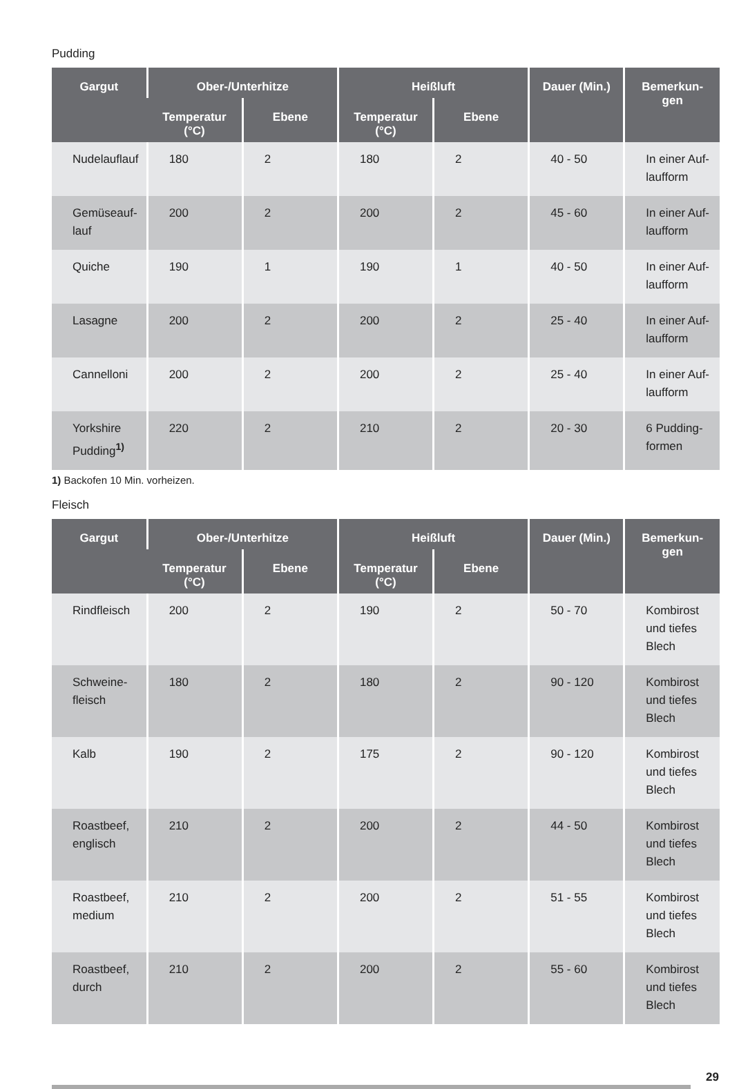Pudding
| Gargut | Ober-/Unterhitze | | Heißluft | | Dauer (Min.) | Bemerkun- gen |
| --- | --- | --- | --- | --- | --- | --- |
| | Temperatur (°C) | Ebene | Temperatur (°C) | Ebene | | |
| Nudelauflauf | 180 | 2 | 180 | 2 | 40 - 50 | In einer Auf- laufform |
| Gemüseauf- lauf | 200 | 2 | 200 | 2 | 45 - 60 | In einer Auf- laufform |
| Quiche | 190 | 1 | 190 | 1 | 40 - 50 | In einer Auf- laufform |
| Lasagne | 200 | 2 | 200 | 2 | 25 - 40 | In einer Auf- laufform |
| Cannelloni | 200 | 2 | 200 | 2 | 25 - 40 | In einer Auf- laufform |
| Yorkshire Pudding<sup>1)</sup> | 220 | 2 | 210 | 2 | 20 - 30 | 6 Pudding- formen |
1) Backofen 10 Min. vorheizen.
Fleisch
| Gargut | Ober-/Unterhitze | | Heißluft | | Dauer (Min.) | Bemerkun- gen |
| --- | --- | --- | --- | --- | --- | --- |
| | Temperatur (°C) | Ebene | Temperatur (°C) | Ebene | | |
| Rindfleisch | 200 | 2 | 190 | 2 | 50 - 70 | Kombirost und tiefes Blech |
| Schweine- fleisch | 180 | 2 | 180 | 2 | 90 - 120 | Kombirost und tiefes Blech |
| Kalb | 190 | 2 | 175 | 2 | 90 - 120 | Kombirost und tiefes Blech |
| Roastbeef, englisch | 210 | 2 | 200 | 2 | 44 - 50 | Kombirost und tiefes Blech |
| Roastbeef, medium | 210 | 2 | 200 | 2 | 51 - 55 | Kombirost und tiefes Blech |
| Roastbeef, durch | 210 | 2 | 200 | 2 | 55 - 60 | Kombirost und tiefes Blech |
29